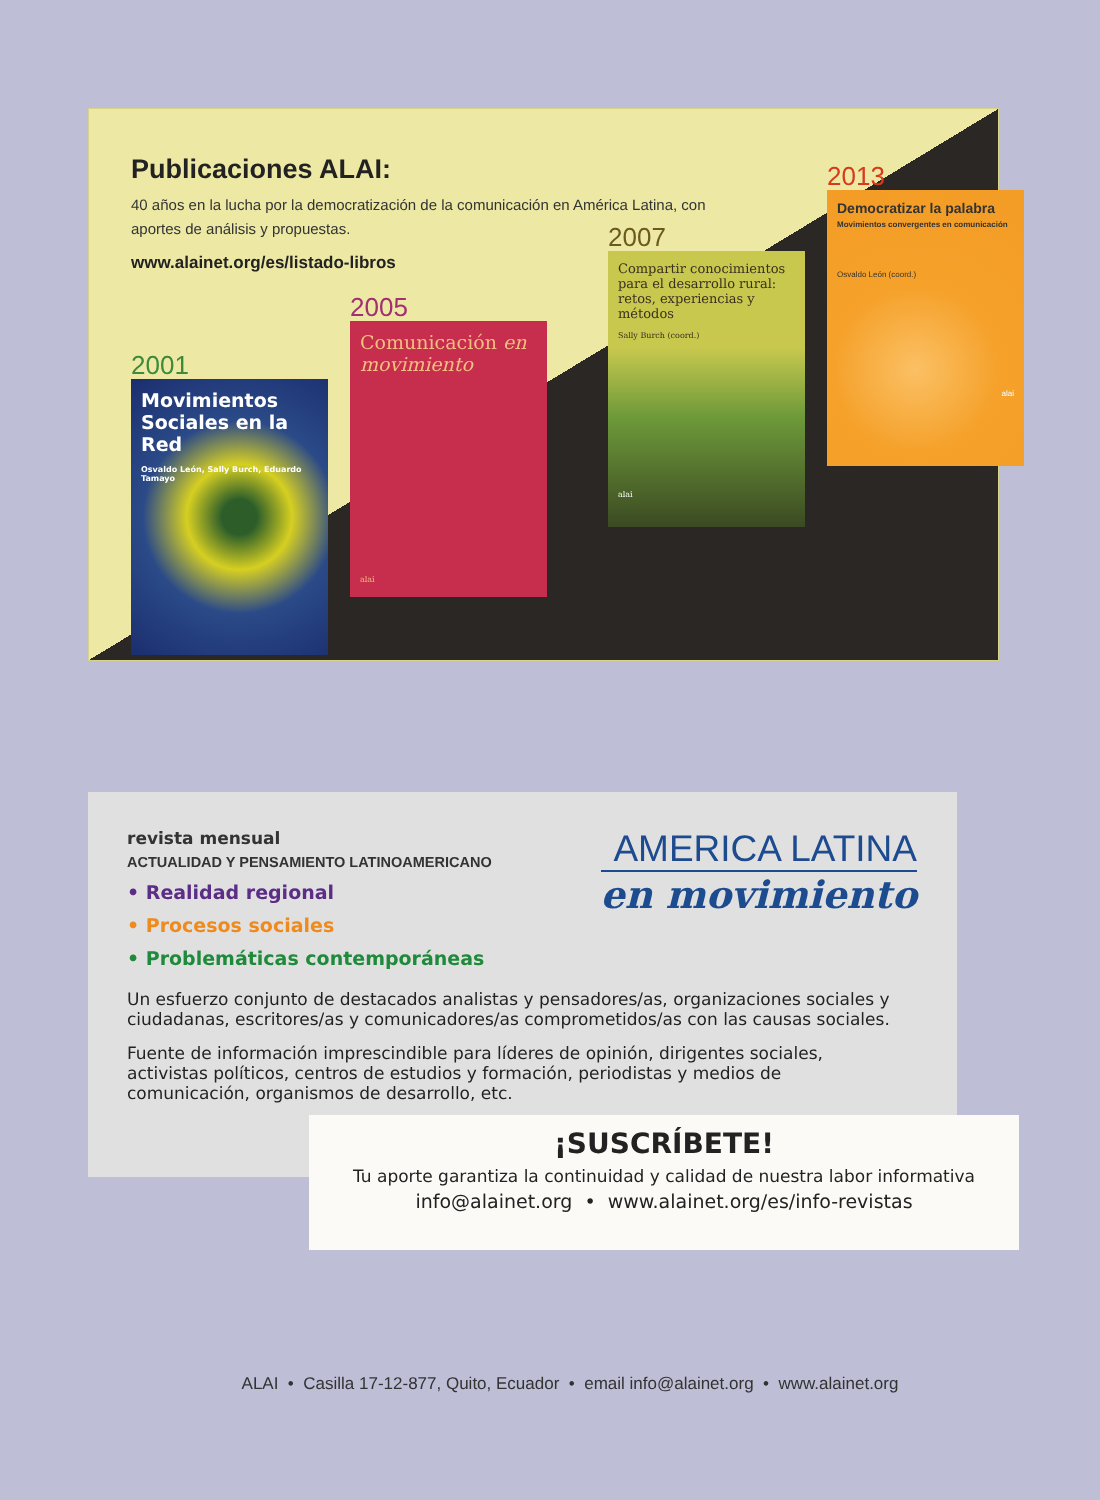Publicaciones ALAI:
40 años en la lucha por la democratización de la comunicación en América Latina, con aportes de análisis y propuestas.
www.alainet.org/es/listado-libros
2001
Movimientos Sociales en la Red
Osvaldo León, Sally Burch, Eduardo Tamayo
2005
Comunicación en movimiento
alai
2007
Compartir conocimientos para el desarrollo rural: retos, experiencias y métodos
Sally Burch (coord.)
alai
2013
Democratizar la palabra
Movimientos convergentes en comunicación
Osvaldo León (coord.)
alai
revista mensual
ACTUALIDAD Y PENSAMIENTO LATINOAMERICANO
• Realidad regional
• Procesos sociales
• Problemáticas contemporáneas
AMERICA LATINA
en movimiento
Un esfuerzo conjunto de destacados analistas y pensadores/as, organizaciones sociales y ciudadanas, escritores/as y comunicadores/as comprometidos/as con las causas sociales.
Fuente de información imprescindible para líderes de opinión, dirigentes sociales, activistas políticos, centros de estudios y formación, periodistas y medios de comunicación, organismos de desarrollo, etc.
¡SUSCRÍBETE!
Tu aporte garantiza la continuidad y calidad de nuestra labor informativa
info@alainet.org • www.alainet.org/es/info-revistas
ALAI • Casilla 17-12-877, Quito, Ecuador • email info@alainet.org • www.alainet.org